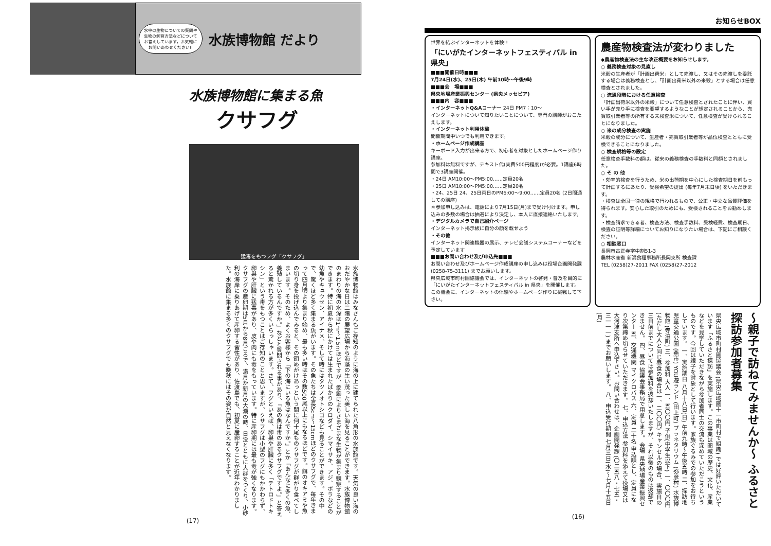水中の生物についての質問や生物の飼育方法などについてお答えしています。お気軽にお問いあわせください!!
水族博物館 だより
水族博物館に集まる魚
クサフグ
猛毒をもつフグ「クサフグ」
水族博物館はみなさんもご存知のように海の上に建てられた八角形の水族館です。天気の良い海のおだやかな日は二階の展望広場から海藻の生い茂った美しい海を見ることができます。水族博物館のまわりの海の水深は1m～1.5mほどですが、季節によりさまざまな生物が集まり観察することができます。特に初夏から秋にかけては生まれたばかりのクロダイ、シマイサキ、アジ、ボラなどの幼魚やキュウセン、アイナメ、そして時にはタツノオトシゴなども見ることができます。その中で、驚くほど多く集まる魚がいます。その魚たちは全長5cm～15cmほどのクサフグで、毎年きまって四月頃より集まり始め、最も多い時はその数500尾以上にもなるほどです。餌のオキアミや魚の切り身を投げ込んでみると、その餌めがけあっという間に何十尾ものクサフグが群がり食べてしまいます。そのため、よくお客様から「下の海にいる魚はなんですか。」とか「あんなに多くの魚、養殖しているんですか。」などと質問される事があり、「あの魚は毒のあるクサフグですよ。」と答えると驚かれる方が多くいらっしゃいます。さて、フグといえば、卵巣や肝臓に多く「テトロドトキシン」という毒をもつことはご存知のことと思いますが、クサフグは小型のフグにもかかわらず、卵巣や肝臓に猛毒があり、皮や肉にも毒をもっています。特に産卵期には最も毒が強くなります。クサフグの産卵期は5月から8月ごろで、満月か新月の大潮の時、日没とともに大群をつくり、小砂利の海岸に乗りあげて産卵する習性があり、佐渡島でも、初夏に産卵することが近年わかりました。水族館に集まる多くのクサフグでも晩秋にはその姿が自然と見えなくなります。
(17)
お知らせBOX
世界を結ぶインターネットを体験!!
「にいがたインターネットフェスティバル in 県央」
■■■開催日時■■■
7月24日(水)、25日(木) 午前10時～午後9時
■■■会　場■■■
県央地場産業振興センター (県央メッセピア)
■■■内　容■■■
・インターネットQ&Aコーナー 24日 PM7：10～
インターネットについて知りたいことについて、専門の講師がおこたえします。
・インターネット利用体験
開催期間中いつでも利用できます。
・ホームページ作成講座
キーボード入力が出来る方で、初心者を対象としたホームページ作り講座。
参加料は無料ですが、テキスト代(実費500円程度)が必要。1講座6時間で3講座開催。
・24日 AM10:00～PM5:00……定員20名
・25日 AM10:00～PM5:00……定員20名
・24、25日 24、25日両日のPM6:00～9:00……定員20名 (2日間通しての講座)
＊参加申し込みは、電話により7月15日(月)まで受け付けます。申し込みの多数の場合は抽選により決定し、本人に直接連絡いたします。
・デジタルカメラで自己紹介ページ
インターネット掲示板に自分の顔を載せよう
・その他
インターネット関連機器の展示、テレビ会議システムコーナーなどを予定しています
■■■お問い合わせ及び申込先■■■
お問い合わせ及びホームページ作成講座の申し込みは役場企画開発課 (0258-75-3111) までお願いします。
県央広域市町村圏協議会では、インターネットの啓発・普及を目的に「にいがたインターネットフェスティバル in 県央」を開催します。
この機会に、インターネットの体験やホームページ作りに挑戦して下さい。
農産物検査法が変わりました
◆農産物検査法の主な改正概要をお知らせします。
○ 義務検査対象の見直し
米穀の生産者が「計画出荷米」として売渡し、又はその売渡しを委託する場合は義務検査とし、「計画出荷米以外の米穀」とする場合は任意検査とされました。
○ 流通段階における任意検査
「計画出荷米以外の米穀」について任意検査とされたことに伴い、買い手が売り手に検査を要望するようなことが想定されることから、売買取引業者等の所有する未検査米について、任意検査が受けられることになりました。
○ 米の成分検査の実施
米穀の成分について、生産者・売買取引業者等が品位検査とともに受検できることになりました。
○ 検査規格等の設定
任意検査手数料の額は、従来の義務検査の手数料と同額とされました。
○ そ の 他
・効率的検査を行うため、米の出荷期を中心にした検査期日を前もって計画するにあたり、受検希望の提出 (毎年7月末日頃) をいただきます。
・検査は全国一律の規格で行われるもので、公正・中立な品質評価を得られます。安心した取引のためにも、受検されることをお勧めします。
・検査請求できる者、検査方法、検査手数料、受検経費、検査期日、検査の証明等詳細についてお知りになりたい場合は、下記にご相談ください。
○ 相談窓口
長岡市古正寺字中割51-3
農林水産省 新潟食糧事務所長岡支所 検査課
TEL (0258)27-2011 FAX (0258)27-2012
～親子で訪ねてみませんか～ ふるさと探訪参加者募集
県央広域市町村圏協議会 (県央広域圏十一市町村で組織) では好評いただいています「ふるさと探訪」を実施します。この事業は圏域の歴史、文化、産業などを見学していただきながら参加者同士の交流も深めていただこうというものです。今回は親子を対象として行います。家族ぐるみでの参加をお待ちしています。 一、実施期日 八月十八日(日) 午前九時～午後五時 二、探訪地 児童交通公園 (燕市) YOU遊ランド (田上町) プラネタリウム (弥彦村) 水族博物館 (寺泊町) 三、参加料 大人 一、五〇〇円 子供(中学生以下) 一、〇〇〇円 (ただし大人と同じ昼食の場合は一、二〇〇円) キャンセルの場合、実施日の三日前までについては参加料を返却いたしますが、それ以後のものは返却できません。 四、昼食 協議会事務局で用意します。 会場 県央地場産業振興センター 五、交通機関 マイクロバス 六、定員 二十名 申込順とし、定員になり次第締め切らせていただきます。 七、申込方法 参加料を添えて役場又は大河津支所へ申込下さい。お問い合わせは、企画開発課 (〇二五八・七五・三一一一) までお願いします。 八、申込受付期間 七月三日(水)～七月十五日(月)
(16)